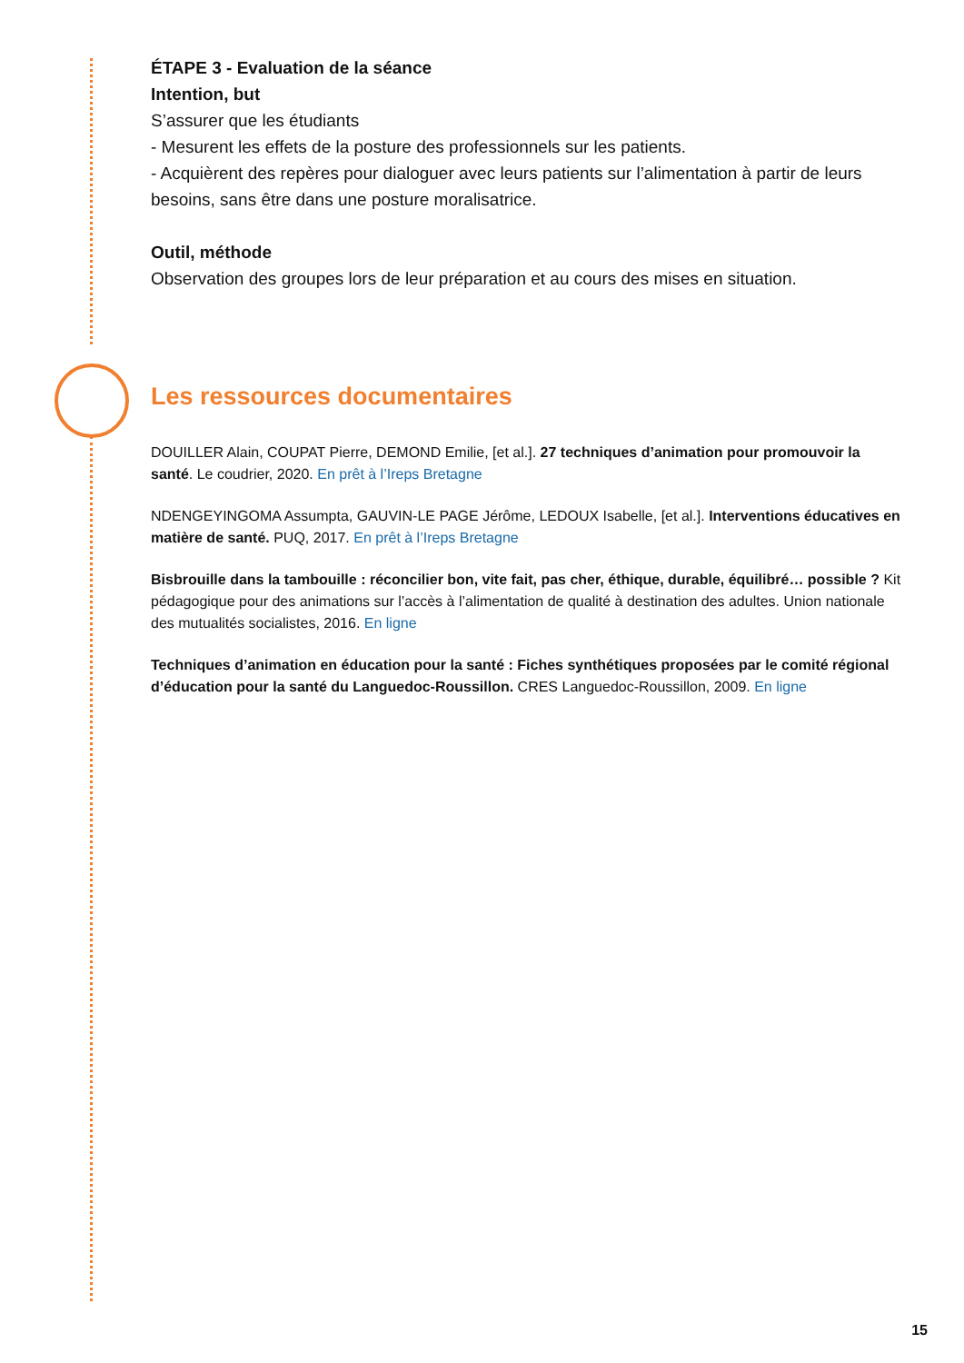ÉTAPE 3 - Evaluation de la séance
Intention, but
S’assurer que les étudiants
- Mesurent les effets de la posture des professionnels sur les patients.
- Acquièrent des repères pour dialoguer avec leurs patients sur l’alimentation à partir de leurs besoins, sans être dans une posture moralisatrice.
Outil, méthode
Observation des groupes lors de leur préparation et au cours des mises en situation.
Les ressources documentaires
DOUILLER Alain, COUPAT Pierre, DEMOND Emilie, [et al.]. 27 techniques d’animation pour promouvoir la santé. Le coudrier, 2020. En prêt à l’Ireps Bretagne
NDENGEYINGOMA Assumpta, GAUVIN-LE PAGE Jérôme, LEDOUX Isabelle, [et al.]. Interventions éducatives en matière de santé. PUQ, 2017. En prêt à l’Ireps Bretagne
Bisbrouille dans la tambouille : réconcilier bon, vite fait, pas cher, éthique, durable, équilibré… possible ? Kit pédagogique pour des animations sur l’accès à l’alimentation de qualité à destination des adultes. Union nationale des mutualités socialistes, 2016. En ligne
Techniques d’animation en éducation pour la santé : Fiches synthétiques proposées par le comité régional d’éducation pour la santé du Languedoc-Roussillon. CRES Languedoc-Roussillon, 2009. En ligne
15